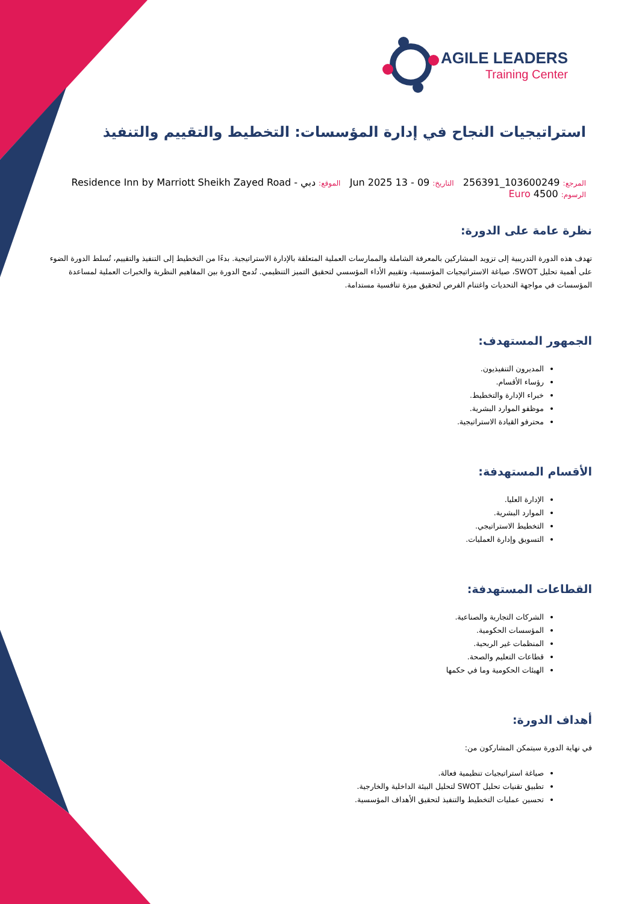AGILE LEADERS
Training Center
استراتيجيات النجاح في إدارة المؤسسات: التخطيط والتقييم والتنفيذ
المرجع: 103600249_256391 التاريخ: 09 - 13 Jun 2025 الموقع: دبي - Residence Inn by Marriott Sheikh Zayed Road
الرسوم: 4500 Euro
نظرة عامة على الدورة:
تهدف هذه الدورة التدريبية إلى تزويد المشاركين بالمعرفة الشاملة والممارسات العملية المتعلقة بالإدارة الاستراتيجية. بدءًا من التخطيط إلى التنفيذ والتقييم، تُسلط الدورة الضوء على أهمية تحليل SWOT، صياغة الاستراتيجيات المؤسسية، وتقييم الأداء المؤسسي لتحقيق التميز التنظيمي. تُدمج الدورة بين المفاهيم النظرية والخبرات العملية لمساعدة المؤسسات في مواجهة التحديات واغتنام الفرص لتحقيق ميزة تنافسية مستدامة.
الجمهور المستهدف:
المديرون التنفيذيون.
رؤساء الأقسام.
خبراء الإدارة والتخطيط.
موظفو الموارد البشرية.
محترفو القيادة الاستراتيجية.
الأقسام المستهدفة:
الإدارة العليا.
الموارد البشرية.
التخطيط الاستراتيجي.
التسويق وإدارة العمليات.
القطاعات المستهدفة:
الشركات التجارية والصناعية.
المؤسسات الحكومية.
المنظمات غير الربحية.
قطاعات التعليم والصحة.
الهيئات الحكومية وما في حكمها
أهداف الدورة:
في نهاية الدورة سيتمكن المشاركون من:
صياغة استراتيجيات تنظيمية فعالة.
تطبيق تقنيات تحليل SWOT لتحليل البيئة الداخلية والخارجية.
تحسين عمليات التخطيط والتنفيذ لتحقيق الأهداف المؤسسية.